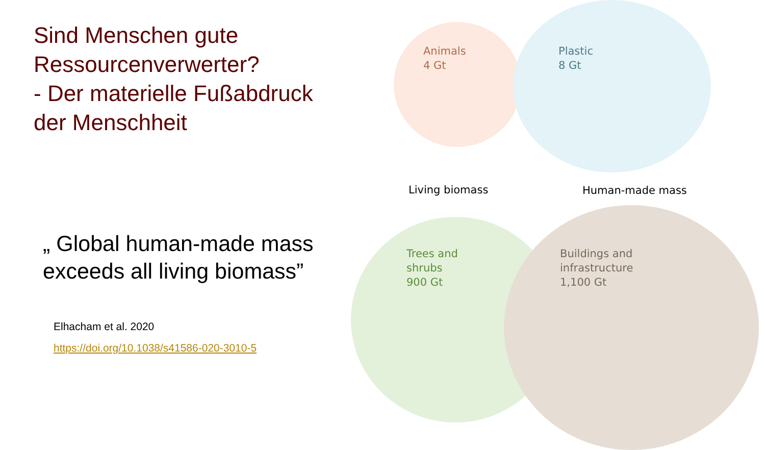Sind Menschen gute Ressourcenverwerter?
- Der materielle Fußabdruck der Menschheit
„ Global human-made mass exceeds all living biomass”
Elhacham et al. 2020
https://doi.org/10.1038/s41586-020-3010-5
Animals
4 Gt
Plastic
8 Gt
Living biomass Human-made mass
Trees and
shrubs
900 Gt
Buildings and
infrastructure
1,100 Gt